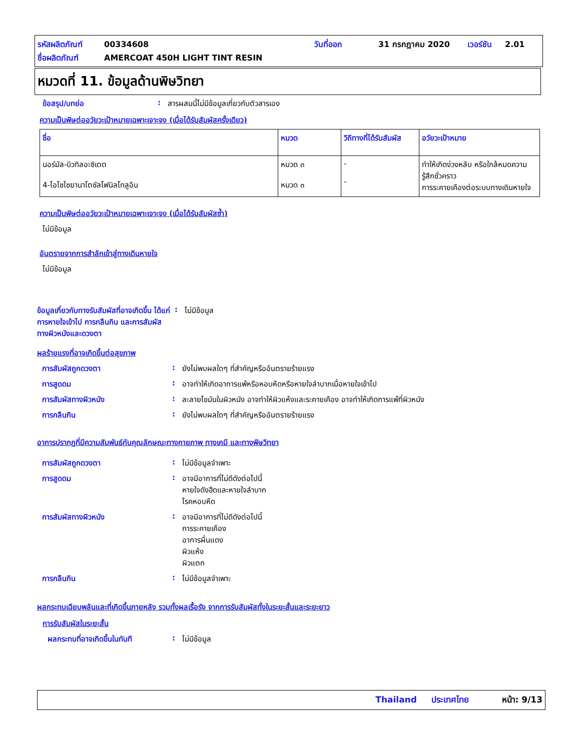รหัสผลิตภัณฑ์ 00334608 วันที่ออก 31 กรกฎาคม 2020 เวอร์ชัน 2.01
ชื่อผลิตภัณฑ์ AMERCOAT 450H LIGHT TINT RESIN
หมวดที่ 11. ข้อมูลด้านพิษวิทยา
ข้อสรุป/บทย่อ: สารผสมนี้ไม่มีข้อมูลเกี่ยวกับตัวสารเอง
ความเป็นพิษต่ออวัยวะเป้าหมายเฉพาะเจาะจง (เมื่อได้รับสัมผัสครั้งเดียว)
| ชื่อ | หมวด | วิถีทางที่ได้รับสัมผัส | อวัยวะเป้าหมาย |
| --- | --- | --- | --- |
| นอร์มัล-บิวทิลอะซิเตต 4-ไอโซไซยานาโตซัลโฟนิลโทลูอีน | หมวด ๓ หมวด ๓ | - - | ทำให้เกิดง่วงหลับ หรือใกล้หมดความรู้สึกชั่วคราว การระคายเคืองต่อระบบทางเดินหายใจ |
ความเป็นพิษต่ออวัยวะเป้าหมายเฉพาะเจาะจง (เมื่อได้รับสัมผัสซ้ำ)
ไม่มีข้อมูล
อันตรายจากการสำลักเข้าสู่ทางเดินหายใจ
ไม่มีข้อมูล
ข้อมูลเกี่ยวกับทางรับสัมผัสที่อาจเกิดขึ้น ได้แก่ การหายใจเข้าไป การกลืนกิน และการสัมผัสทางผิวหนังและดวงตา: ไม่มีข้อมูล
ผลร้ายแรงที่อาจเกิดขึ้นต่อสุขภาพ
การสัมผัสถูกดวงตา: ยังไม่พบผลใดๆ ที่สำคัญหรืออันตรายร้ายแรง
การสูดดม: อาจทำให้เกิดอาการแพ้หรือหอบหืดหรือหายใจลำบากเมื่อหายใจเข้าไป
การสัมผัสทางผิวหนัง: ละลายไขมันในผิวหนัง อาจทำให้ผิวแห้งและระคายเคือง อาจทำให้เกิดการแพ้ที่ผิวหนัง
การกลืนกิน: ยังไม่พบผลใดๆ ที่สำคัญหรืออันตรายร้ายแรง
อาการปรากฏที่มีความสัมพันธ์กับคุณลักษณะทางกายภาพ ทางเคมี และทางพิษวิทยา
การสัมผัสถูกดวงตา: ไม่มีข้อมูลจำเพาะ
การสูดดม: อาจมีอาการที่ไม่ดีดังต่อไปนี้
หายใจดังฮืดและหายใจลำบาก
โรคหอบหืด
การสัมผัสทางผิวหนัง: อาจมีอาการที่ไม่ดีดังต่อไปนี้
การระคายเคือง
อาการผื่นแดง
ผิวแห้ง
ผิวแตก
การกลืนกิน: ไม่มีข้อมูลจำเพาะ
ผลกระทบเฉียบพลันและที่เกิดขึ้นภายหลัง รวมทั้งผลเรื้อรัง จากการรับสัมผัสทั้งในระยะสั้นและระยะยาว
การรับสัมผัสในระยะสั้น
ผลกระทบที่อาจเกิดขึ้นในทันที: ไม่มีข้อมูล
Thailand ประเทศไทย หน้า: 9/13